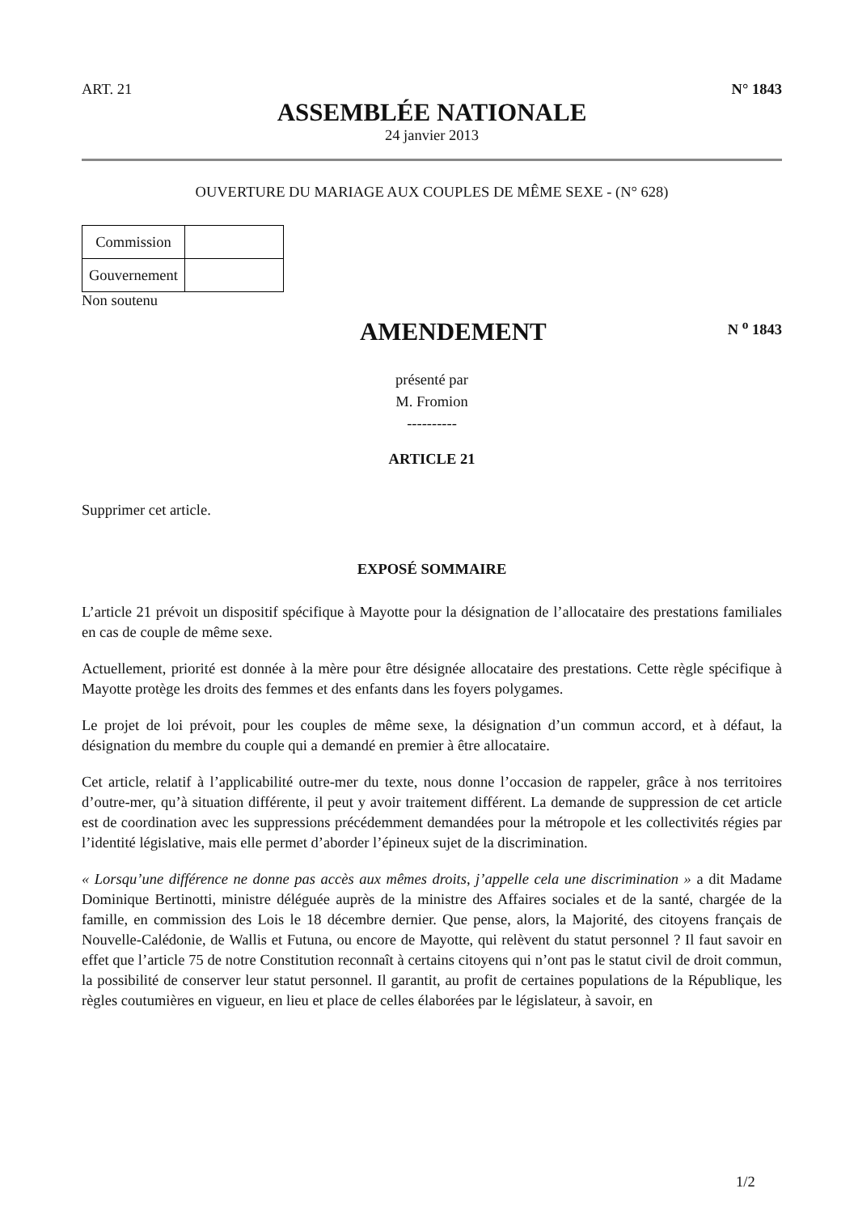ART. 21 N° 1843
ASSEMBLÉE NATIONALE
24 janvier 2013
OUVERTURE DU MARIAGE AUX COUPLES DE MÊME SEXE - (N° 628)
| Commission | |
| Gouvernement | |
Non soutenu
AMENDEMENT
N <sup>o</sup> 1843
présenté par
M. Fromion
----------
ARTICLE 21
Supprimer cet article.
EXPOSÉ SOMMAIRE
L’article 21 prévoit un dispositif spécifique à Mayotte pour la désignation de l’allocataire des prestations familiales en cas de couple de même sexe.
Actuellement, priorité est donnée à la mère pour être désignée allocataire des prestations. Cette règle spécifique à Mayotte protège les droits des femmes et des enfants dans les foyers polygames.
Le projet de loi prévoit, pour les couples de même sexe, la désignation d’un commun accord, et à défaut, la désignation du membre du couple qui a demandé en premier à être allocataire.
Cet article, relatif à l’applicabilité outre-mer du texte, nous donne l’occasion de rappeler, grâce à nos territoires d’outre-mer, qu’à situation différente, il peut y avoir traitement différent. La demande de suppression de cet article est de coordination avec les suppressions précédemment demandées pour la métropole et les collectivités régies par l’identité législative, mais elle permet d’aborder l’épineux sujet de la discrimination.
« Lorsqu’une différence ne donne pas accès aux mêmes droits, j’appelle cela une discrimination » a dit Madame Dominique Bertinotti, ministre déléguée auprès de la ministre des Affaires sociales et de la santé, chargée de la famille, en commission des Lois le 18 décembre dernier. Que pense, alors, la Majorité, des citoyens français de Nouvelle-Calédonie, de Wallis et Futuna, ou encore de Mayotte, qui relèvent du statut personnel ? Il faut savoir en effet que l’article 75 de notre Constitution reconnaît à certains citoyens qui n’ont pas le statut civil de droit commun, la possibilité de conserver leur statut personnel. Il garantit, au profit de certaines populations de la République, les règles coutumières en vigueur, en lieu et place de celles élaborées par le législateur, à savoir, en
1/2